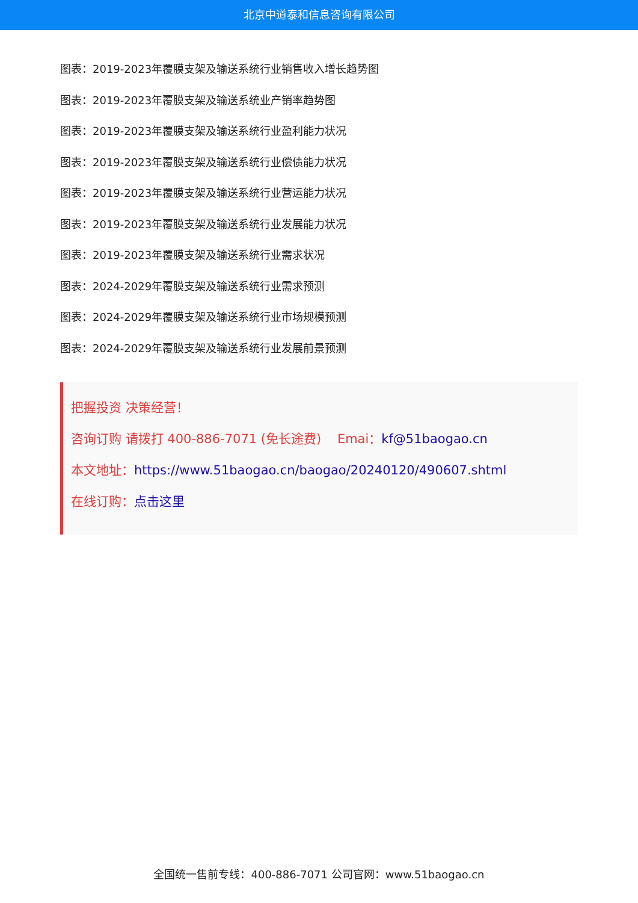北京中道泰和信息咨询有限公司
图表：2019-2023年覆膜支架及输送系统行业销售收入增长趋势图
图表：2019-2023年覆膜支架及输送系统业产销率趋势图
图表：2019-2023年覆膜支架及输送系统行业盈利能力状况
图表：2019-2023年覆膜支架及输送系统行业偿债能力状况
图表：2019-2023年覆膜支架及输送系统行业营运能力状况
图表：2019-2023年覆膜支架及输送系统行业发展能力状况
图表：2019-2023年覆膜支架及输送系统行业需求状况
图表：2024-2029年覆膜支架及输送系统行业需求预测
图表：2024-2029年覆膜支架及输送系统行业市场规模预测
图表：2024-2029年覆膜支架及输送系统行业发展前景预测
把握投资 决策经营！
咨询订购 请拨打 400-886-7071 (免长途费) Emai：kf@51baogao.cn
本文地址：https://www.51baogao.cn/baogao/20240120/490607.shtml
在线订购：点击这里
全国统一售前专线：400-886-7071 公司官网：www.51baogao.cn